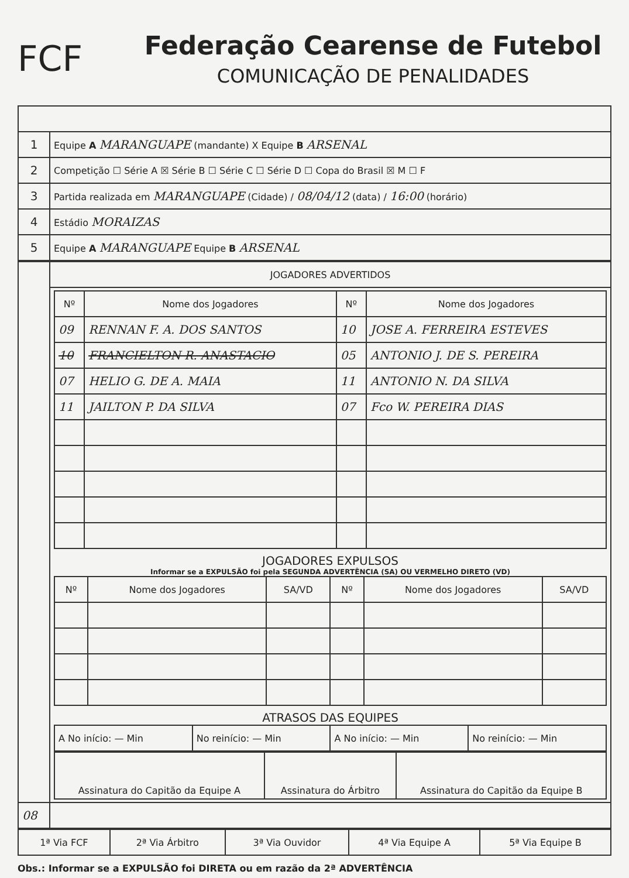FCF
Federação Cearense de Futebol
COMUNICAÇÃO DE PENALIDADES
| 1 | Equipe A MARANGUAPE (mandante) X Equipe B ARSENAL |
| 2 | Competição ☐ Série A ☒ Série B ☐ Série C ☐ Série D ☐ Copa do Brasil ☒ M ☐ F |
| 3 | Partida realizada em MARANGUAPE (Cidade) / 08/04/12 (data) / 16:00 (horário) |
| 4 | Estádio MORAIZAS |
| 5 | Equipe A MARANGUAPE Equipe B ARSENAL |
| | JOGADORES ADVERTIDOS |
| | / Nº / Nome dos Jogadores / Nº / Nome dos Jogadores / / --- / --- / --- / --- / / 09 / RENNAN F. A. DOS SANTOS / 10 / JOSE A. FERREIRA ESTEVES / / 10 / FRANCIELTON R. ANASTACIO / 05 / ANTONIO J. DE S. PEREIRA / / 07 / HELIO G. DE A. MAIA / 11 / ANTONIO N. DA SILVA / / 11 / JAILTON P. DA SILVA / 07 / Fco W. PEREIRA DIAS / JOGADORES EXPULSOS Informar se a EXPULSÃO foi pela SEGUNDA ADVERTÊNCIA (SA) OU VERMELHO DIRETO (VD) / Nº / Nome dos Jogadores / SA/VD / Nº / Nome dos Jogadores / SA/VD / / --- / --- / --- / --- / --- / --- / ATRASOS DAS EQUIPES / A No início: — Min / No reinício: — Min / A No início: — Min / No reinício: — Min / / Assinatura do Capitão da Equipe A / Assinatura do Árbitro / Assinatura do Capitão da Equipe B / |
| 08 | |
| 1ª Via FCF | 2ª Via Árbitro | 3ª Via Ouvidor | 4ª Via Equipe A | 5ª Via Equipe B |
Obs.: Informar se a EXPULSÃO foi DIRETA ou em razão da 2ª ADVERTÊNCIA